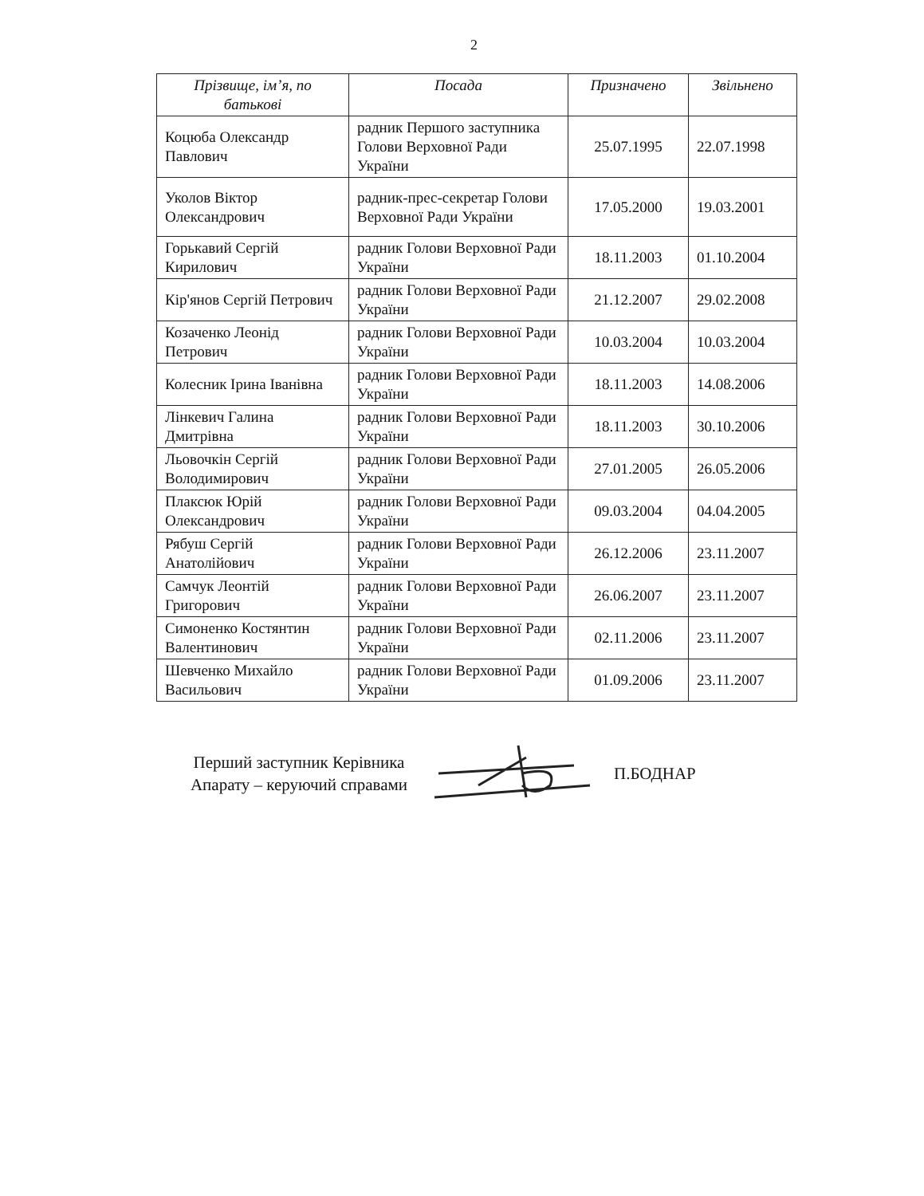2
| Прізвище, ім’я, по батькові | Посада | Призначено | Звільнено |
| --- | --- | --- | --- |
| Коцюба Олександр Павлович | радник Першого заступника Голови Верховної Ради України | 25.07.1995 | 22.07.1998 |
| Уколов Віктор Олександрович | радник-прес-секретар Голови Верховної Ради України | 17.05.2000 | 19.03.2001 |
| Горькавий Сергій Кирилович | радник Голови Верховної Ради України | 18.11.2003 | 01.10.2004 |
| Кір'янов Сергій Петрович | радник Голови Верховної Ради України | 21.12.2007 | 29.02.2008 |
| Козаченко Леонід Петрович | радник Голови Верховної Ради України | 10.03.2004 | 10.03.2004 |
| Колесник Ірина Іванівна | радник Голови Верховної Ради України | 18.11.2003 | 14.08.2006 |
| Лінкевич Галина Дмитрівна | радник Голови Верховної Ради України | 18.11.2003 | 30.10.2006 |
| Льовочкін Сергій Володимирович | радник Голови Верховної Ради України | 27.01.2005 | 26.05.2006 |
| Плаксюк Юрій Олександрович | радник Голови Верховної Ради України | 09.03.2004 | 04.04.2005 |
| Рябуш Сергій Анатолійович | радник Голови Верховної Ради України | 26.12.2006 | 23.11.2007 |
| Самчук Леонтій Григорович | радник Голови Верховної Ради України | 26.06.2007 | 23.11.2007 |
| Симоненко Костянтин Валентинович | радник Голови Верховної Ради України | 02.11.2006 | 23.11.2007 |
| Шевченко Михайло Васильович | радник Голови Верховної Ради України | 01.09.2006 | 23.11.2007 |
Перший заступник Керівника Апарату – керуючий справами
П.БОДНАР